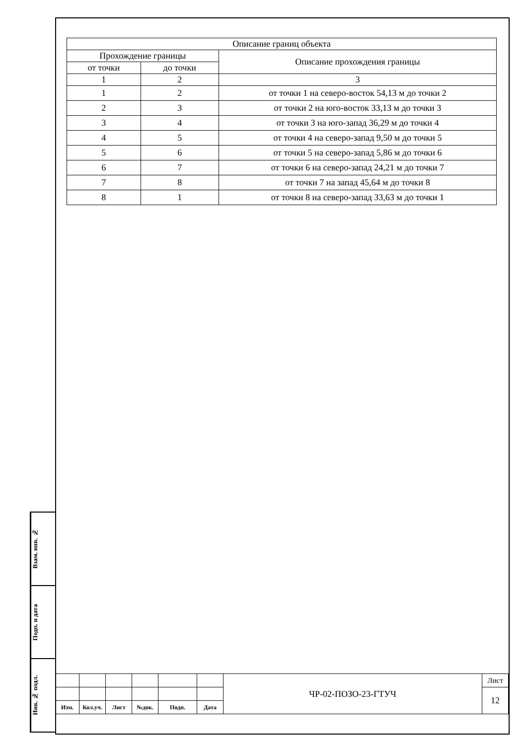Взам. инв. №
Подп. и дата
Инв. № подл.
| Описание границ объекта | | |
| Прохождение границы | | Описание прохождения границы |
| от точки | до точки | |
| 1 | 2 | 3 |
| 1 | 2 | от точки 1 на северо-восток 54,13 м до точки 2 |
| 2 | 3 | от точки 2 на юго-восток 33,13 м до точки 3 |
| 3 | 4 | от точки 3 на юго-запад 36,29 м до точки 4 |
| 4 | 5 | от точки 4 на северо-запад 9,50 м до точки 5 |
| 5 | 6 | от точки 5 на северо-запад 5,86 м до точки 6 |
| 6 | 7 | от точки 6 на северо-запад 24,21 м до точки 7 |
| 7 | 8 | от точки 7 на запад 45,64 м до точки 8 |
| 8 | 1 | от точки 8 на северо-запад 33,63 м до точки 1 |
| | | | | | | ЧР-02-ПОЗО-23-ГТУЧ | Лист |
| | | | | | | | 12 |
| Изм. | Кол.уч. | Лист | №док. | Подп. | Дата | | |